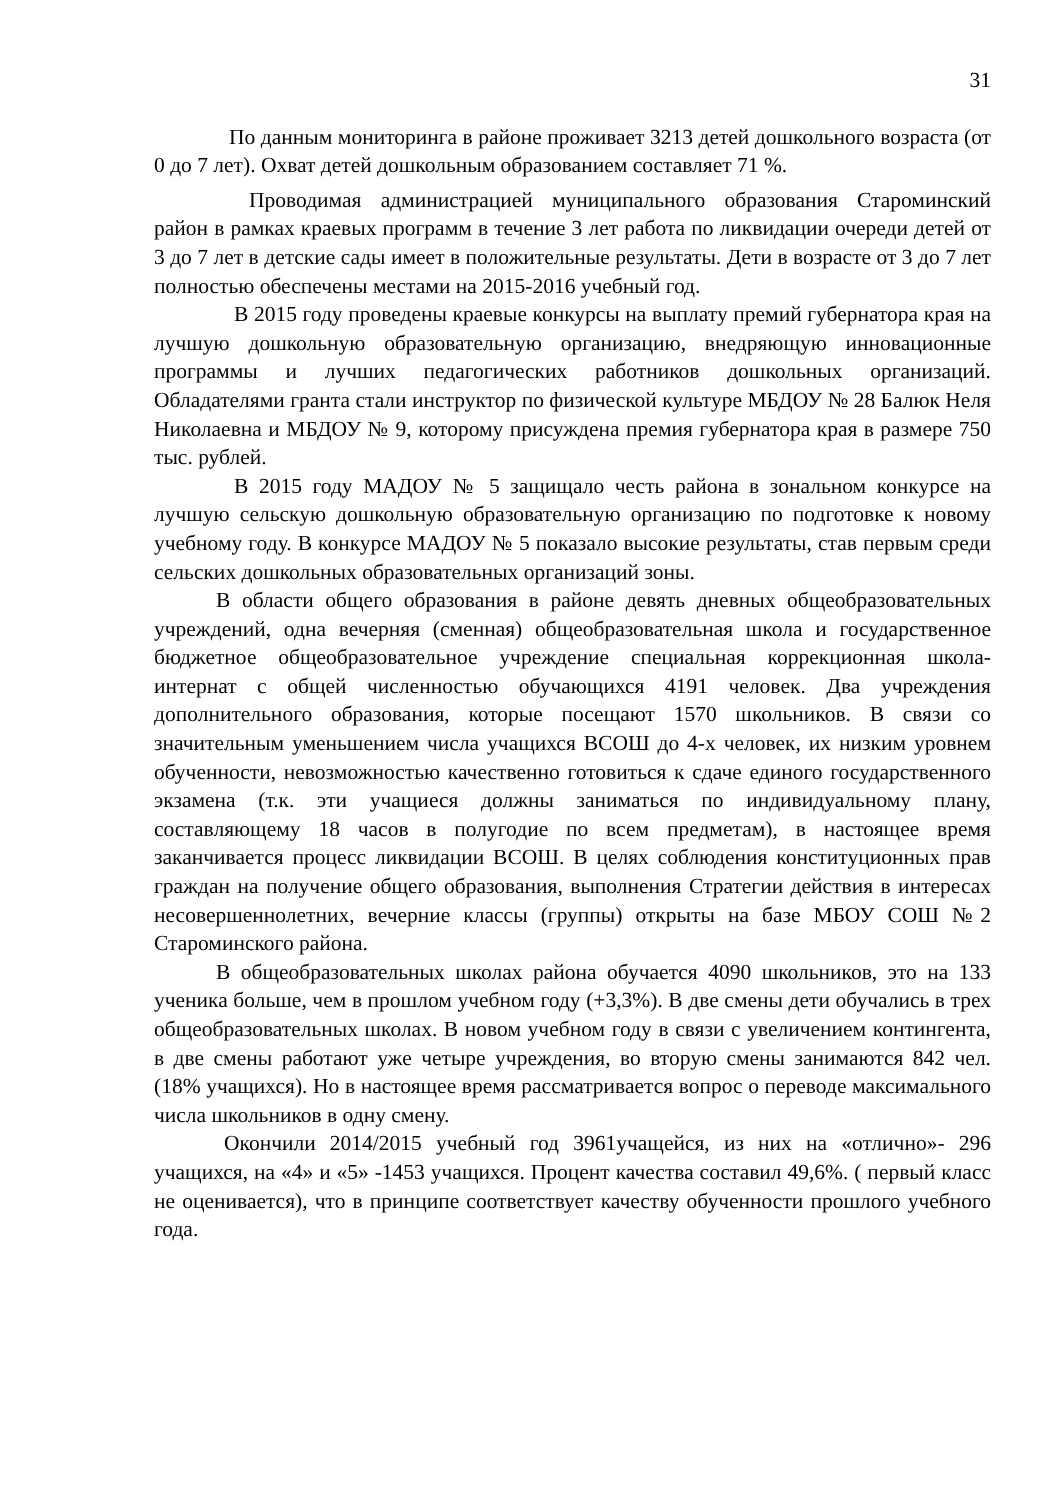31
По данным мониторинга в районе проживает 3213 детей дошкольного возраста (от 0 до 7 лет). Охват детей дошкольным образованием составляет 71 %.
Проводимая администрацией муниципального образования Староминский район в рамках краевых программ в течение 3 лет работа по ликвидации очереди детей от 3 до 7 лет в детские сады имеет в положительные результаты. Дети в возрасте от 3 до 7 лет полностью обеспечены местами на 2015-2016 учебный год.
В 2015 году проведены краевые конкурсы на выплату премий губернатора края на лучшую дошкольную образовательную организацию, внедряющую инновационные программы и лучших педагогических работников дошкольных организаций. Обладателями гранта стали инструктор по физической культуре МБДОУ № 28 Балюк Неля Николаевна и МБДОУ № 9, которому присуждена премия губернатора края в размере 750 тыс. рублей.
В 2015 году МАДОУ № 5 защищало честь района в зональном конкурсе на лучшую сельскую дошкольную образовательную организацию по подготовке к новому учебному году. В конкурсе МАДОУ № 5 показало высокие результаты, став первым среди сельских дошкольных образовательных организаций зоны.
В области общего образования в районе девять дневных общеобразовательных учреждений, одна вечерняя (сменная) общеобразовательная школа и государственное бюджетное общеобразовательное учреждение специальная коррекционная школа- интернат с общей численностью обучающихся 4191 человек. Два учреждения дополнительного образования, которые посещают 1570 школьников. В связи со значительным уменьшением числа учащихся ВСОШ до 4-х человек, их низким уровнем обученности, невозможностью качественно готовиться к сдаче единого государственного экзамена (т.к. эти учащиеся должны заниматься по индивидуальному плану, составляющему 18 часов в полугодие по всем предметам), в настоящее время заканчивается процесс ликвидации ВСОШ. В целях соблюдения конституционных прав граждан на получение общего образования, выполнения Стратегии действия в интересах несовершеннолетних, вечерние классы (группы) открыты на базе МБОУ СОШ №2 Староминского района.
В общеобразовательных школах района обучается 4090 школьников, это на 133 ученика больше, чем в прошлом учебном году (+3,3%). В две смены дети обучались в трех общеобразовательных школах. В новом учебном году в связи с увеличением контингента, в две смены работают уже четыре учреждения, во вторую смены занимаются 842 чел. (18% учащихся). Но в настоящее время рассматривается вопрос о переводе максимального числа школьников в одну смену.
Окончили 2014/2015 учебный год 3961учащейся, из них на «отлично»- 296 учащихся, на «4» и «5» -1453 учащихся. Процент качества составил 49,6%. ( первый класс не оценивается), что в принципе соответствует качеству обученности прошлого учебного года.